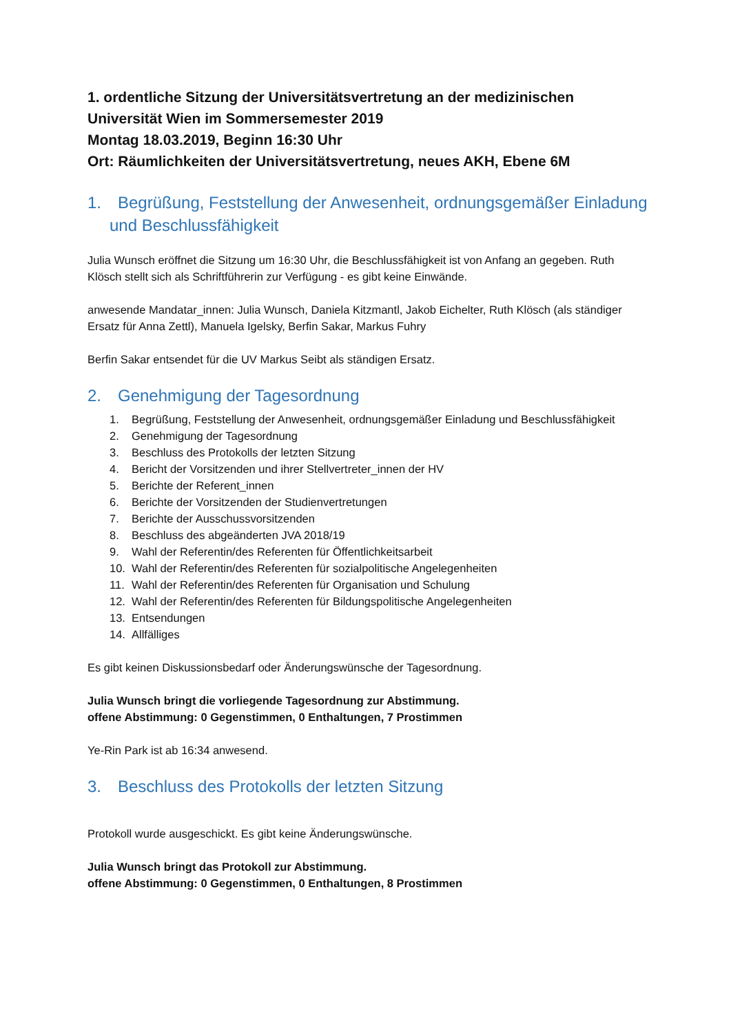1. ordentliche Sitzung der Universitätsvertretung an der medizinischen Universität Wien im Sommersemester 2019
Montag 18.03.2019, Beginn 16:30 Uhr
Ort: Räumlichkeiten der Universitätsvertretung, neues AKH, Ebene 6M
1. Begrüßung, Feststellung der Anwesenheit, ordnungsgemäßer Einladung und Beschlussfähigkeit
Julia Wunsch eröffnet die Sitzung um 16:30 Uhr, die Beschlussfähigkeit ist von Anfang an gegeben. Ruth Klösch stellt sich als Schriftführerin zur Verfügung - es gibt keine Einwände.
anwesende Mandatar_innen: Julia Wunsch, Daniela Kitzmantl, Jakob Eichelter, Ruth Klösch (als ständiger Ersatz für Anna Zettl), Manuela Igelsky, Berfin Sakar, Markus Fuhry
Berfin Sakar entsendet für die UV Markus Seibt als ständigen Ersatz.
2. Genehmigung der Tagesordnung
1. Begrüßung, Feststellung der Anwesenheit, ordnungsgemäßer Einladung und Beschlussfähigkeit
2. Genehmigung der Tagesordnung
3. Beschluss des Protokolls der letzten Sitzung
4. Bericht der Vorsitzenden und ihrer Stellvertreter_innen der HV
5. Berichte der Referent_innen
6. Berichte der Vorsitzenden der Studienvertretungen
7. Berichte der Ausschussvorsitzenden
8. Beschluss des abgeänderten JVA 2018/19
9. Wahl der Referentin/des Referenten für Öffentlichkeitsarbeit
10. Wahl der Referentin/des Referenten für sozialpolitische Angelegenheiten
11. Wahl der Referentin/des Referenten für Organisation und Schulung
12. Wahl der Referentin/des Referenten für Bildungspolitische Angelegenheiten
13. Entsendungen
14. Allfälliges
Es gibt keinen Diskussionsbedarf oder Änderungswünsche der Tagesordnung.
Julia Wunsch bringt die vorliegende Tagesordnung zur Abstimmung.
offene Abstimmung: 0 Gegenstimmen, 0 Enthaltungen, 7 Prostimmen
Ye-Rin Park ist ab 16:34 anwesend.
3. Beschluss des Protokolls der letzten Sitzung
Protokoll wurde ausgeschickt. Es gibt keine Änderungswünsche.
Julia Wunsch bringt das Protokoll zur Abstimmung.
offene Abstimmung: 0 Gegenstimmen, 0 Enthaltungen, 8 Prostimmen